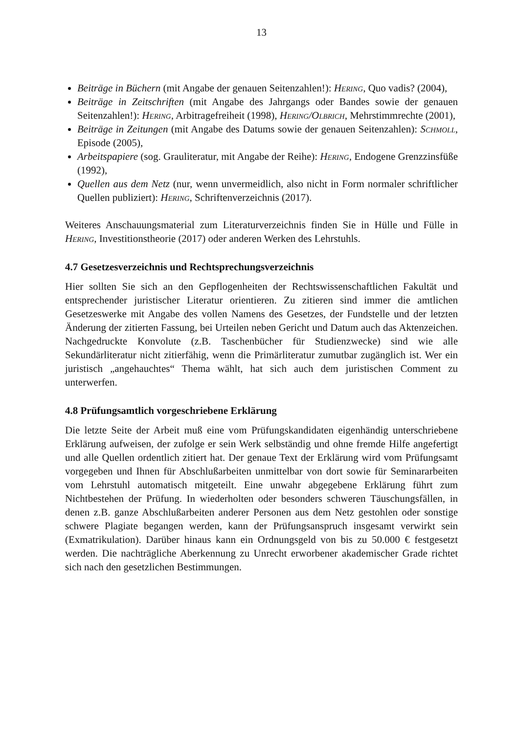13
Beiträge in Büchern (mit Angabe der genauen Seitenzahlen!): Hering, Quo vadis? (2004),
Beiträge in Zeitschriften (mit Angabe des Jahrgangs oder Bandes sowie der genauen Seitenzahlen!): Hering, Arbitragefreiheit (1998), Hering/Olbrich, Mehrstimmrechte (2001),
Beiträge in Zeitungen (mit Angabe des Datums sowie der genauen Seitenzahlen): Schmoll, Episode (2005),
Arbeitspapiere (sog. Grauliteratur, mit Angabe der Reihe): Hering, Endogene Grenzzinsfüße (1992),
Quellen aus dem Netz (nur, wenn unvermeidlich, also nicht in Form normaler schriftlicher Quellen publiziert): Hering, Schriftenverzeichnis (2017).
Weiteres Anschauungsmaterial zum Literaturverzeichnis finden Sie in Hülle und Fülle in Hering, Investitionstheorie (2017) oder anderen Werken des Lehrstuhls.
4.7 Gesetzesverzeichnis und Rechtsprechungsverzeichnis
Hier sollten Sie sich an den Gepflogenheiten der Rechtswissenschaftlichen Fakultät und entsprechender juristischer Literatur orientieren. Zu zitieren sind immer die amtlichen Gesetzeswerke mit Angabe des vollen Namens des Gesetzes, der Fundstelle und der letzten Änderung der zitierten Fassung, bei Urteilen neben Gericht und Datum auch das Aktenzeichen. Nachgedruckte Konvolute (z.B. Taschenbücher für Studienzwecke) sind wie alle Sekundärliteratur nicht zitierfähig, wenn die Primärliteratur zumutbar zugänglich ist. Wer ein juristisch „angehauchtes“ Thema wählt, hat sich auch dem juristischen Comment zu unterwerfen.
4.8 Prüfungsamtlich vorgeschriebene Erklärung
Die letzte Seite der Arbeit muß eine vom Prüfungskandidaten eigenhändig unterschriebene Erklärung aufweisen, der zufolge er sein Werk selbständig und ohne fremde Hilfe angefertigt und alle Quellen ordentlich zitiert hat. Der genaue Text der Erklärung wird vom Prüfungsamt vorgegeben und Ihnen für Abschlußarbeiten unmittelbar von dort sowie für Seminararbeiten vom Lehrstuhl automatisch mitgeteilt. Eine unwahr abgegebene Erklärung führt zum Nichtbestehen der Prüfung. In wiederholten oder besonders schweren Täuschungsfällen, in denen z.B. ganze Abschlußarbeiten anderer Personen aus dem Netz gestohlen oder sonstige schwere Plagiate begangen werden, kann der Prüfungsanspruch insgesamt verwirkt sein (Exmatrikulation). Darüber hinaus kann ein Ordnungsgeld von bis zu 50.000 € festgesetzt werden. Die nachträgliche Aberkennung zu Unrecht erworbener akademischer Grade richtet sich nach den gesetzlichen Bestimmungen.